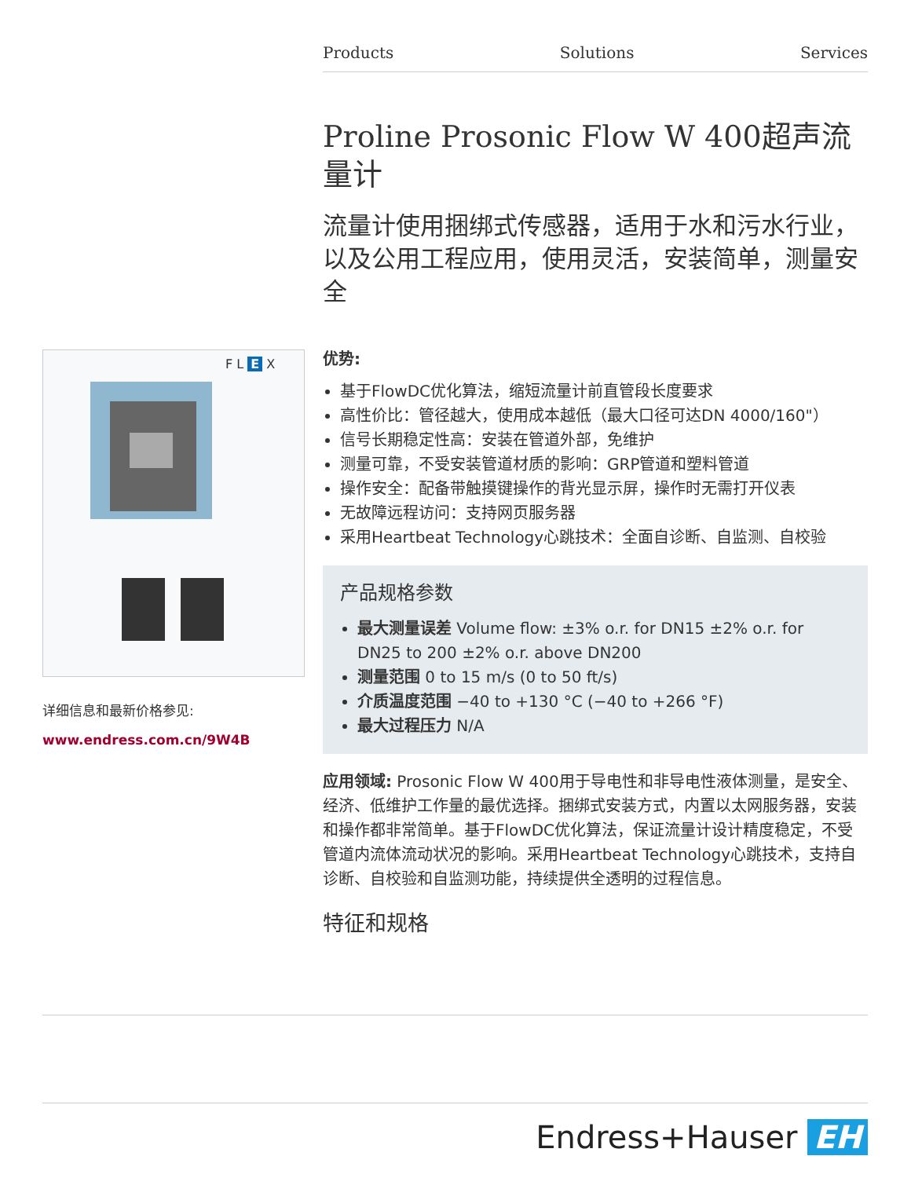Products Solutions Services
F L E X
详细信息和最新价格参见:
www.endress.com.cn/9W4B
Proline Prosonic Flow W 400超声流量计
流量计使用捆绑式传感器，适用于水和污水行业，以及公用工程应用，使用灵活，安装简单，测量安全
优势:
基于FlowDC优化算法，缩短流量计前直管段长度要求
高性价比：管径越大，使用成本越低（最大口径可达DN 4000/160"）
信号长期稳定性高：安装在管道外部，免维护
测量可靠，不受安装管道材质的影响：GRP管道和塑料管道
操作安全：配备带触摸键操作的背光显示屏，操作时无需打开仪表
无故障远程访问：支持网页服务器
采用Heartbeat Technology心跳技术：全面自诊断、自监测、自校验
产品规格参数
最大测量误差 Volume flow: ±3% o.r. for DN15 ±2% o.r. for DN25 to 200 ±2% o.r. above DN200
测量范围 0 to 15 m/s (0 to 50 ft/s)
介质温度范围 −40 to +130 °C (−40 to +266 °F)
最大过程压力 N/A
应用领域: Prosonic Flow W 400用于导电性和非导电性液体测量，是安全、经济、低维护工作量的最优选择。捆绑式安装方式，内置以太网服务器，安装和操作都非常简单。基于FlowDC优化算法，保证流量计设计精度稳定，不受管道内流体流动状况的影响。采用Heartbeat Technology心跳技术，支持自诊断、自校验和自监测功能，持续提供全透明的过程信息。
特征和规格
Endress+Hauser EH